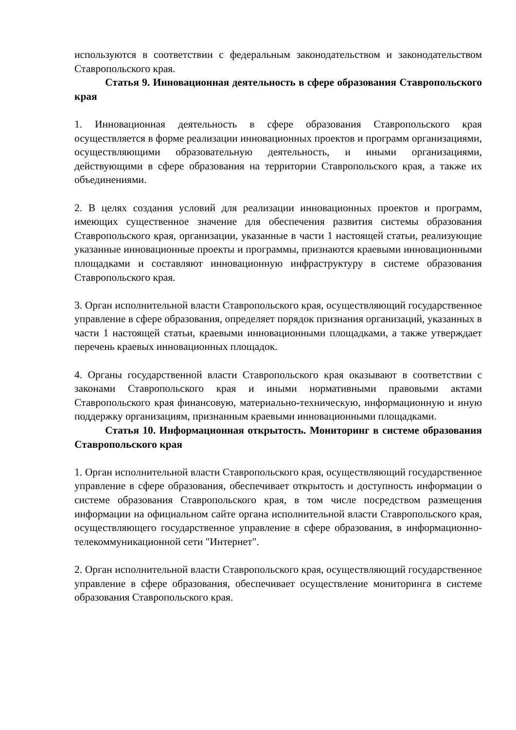используются в соответствии с федеральным законодательством и законодательством Ставропольского края.
Статья 9. Инновационная деятельность в сфере образования Ставропольского края
1. Инновационная деятельность в сфере образования Ставропольского края осуществляется в форме реализации инновационных проектов и программ организациями, осуществляющими образовательную деятельность, и иными организациями, действующими в сфере образования на территории Ставропольского края, а также их объединениями.
2. В целях создания условий для реализации инновационных проектов и программ, имеющих существенное значение для обеспечения развития системы образования Ставропольского края, организации, указанные в части 1 настоящей статьи, реализующие указанные инновационные проекты и программы, признаются краевыми инновационными площадками и составляют инновационную инфраструктуру в системе образования Ставропольского края.
3. Орган исполнительной власти Ставропольского края, осуществляющий государственное управление в сфере образования, определяет порядок признания организаций, указанных в части 1 настоящей статьи, краевыми инновационными площадками, а также утверждает перечень краевых инновационных площадок.
4. Органы государственной власти Ставропольского края оказывают в соответствии с законами Ставропольского края и иными нормативными правовыми актами Ставропольского края финансовую, материально-техническую, информационную и иную поддержку организациям, признанным краевыми инновационными площадками.
Статья 10. Информационная открытость. Мониторинг в системе образования Ставропольского края
1. Орган исполнительной власти Ставропольского края, осуществляющий государственное управление в сфере образования, обеспечивает открытость и доступность информации о системе образования Ставропольского края, в том числе посредством размещения информации на официальном сайте органа исполнительной власти Ставропольского края, осуществляющего государственное управление в сфере образования, в информационно-телекоммуникационной сети "Интернет".
2. Орган исполнительной власти Ставропольского края, осуществляющий государственное управление в сфере образования, обеспечивает осуществление мониторинга в системе образования Ставропольского края.